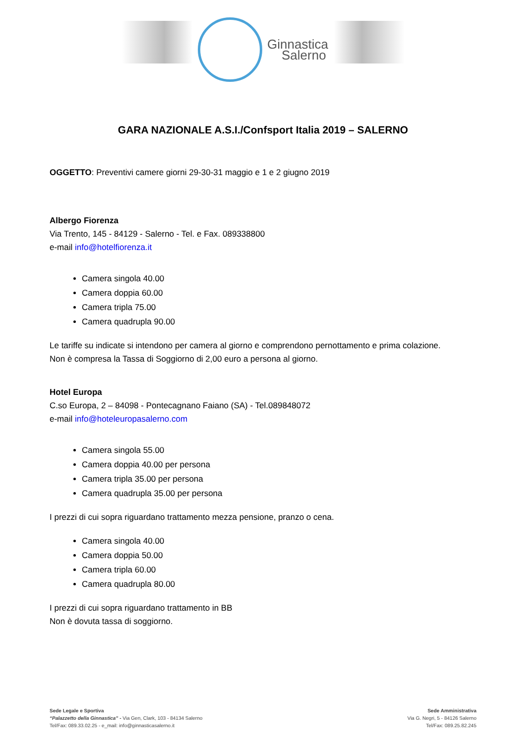Ginnastica
Salerno
GARA NAZIONALE A.S.I./Confsport Italia 2019 – SALERNO
OGGETTO: Preventivi camere giorni 29-30-31 maggio e 1 e 2 giugno 2019
Albergo Fiorenza
Via Trento, 145 - 84129 - Salerno - Tel. e Fax. 089338800
e-mail info@hotelfiorenza.it
Camera singola 40.00
Camera doppia 60.00
Camera tripla 75.00
Camera quadrupla 90.00
Le tariffe su indicate si intendono per camera al giorno e comprendono pernottamento e prima colazione.
Non è compresa la Tassa di Soggiorno di 2,00 euro a persona al giorno.
Hotel Europa
C.so Europa, 2 – 84098 - Pontecagnano Faiano (SA) - Tel.089848072
e-mail info@hoteleuropasalerno.com
Camera singola 55.00
Camera doppia 40.00 per persona
Camera tripla 35.00 per persona
Camera quadrupla 35.00 per persona
I prezzi di cui sopra riguardano trattamento mezza pensione, pranzo o cena.
Camera singola 40.00
Camera doppia 50.00
Camera tripla 60.00
Camera quadrupla 80.00
I prezzi di cui sopra riguardano trattamento in BB
Non è dovuta tassa di soggiorno.
Sede Legale e Sportiva
“Palazzetto della Ginnastica” - Via Gen, Clark, 103 - 84134 Salerno
Tel/Fax: 089.33.02.25 - e_mail: info@ginnasticasalerno.it
Sede Amministrativa
Via G. Negri, 5 - 84126 Salerno
Tel/Fax: 089.25.82.245